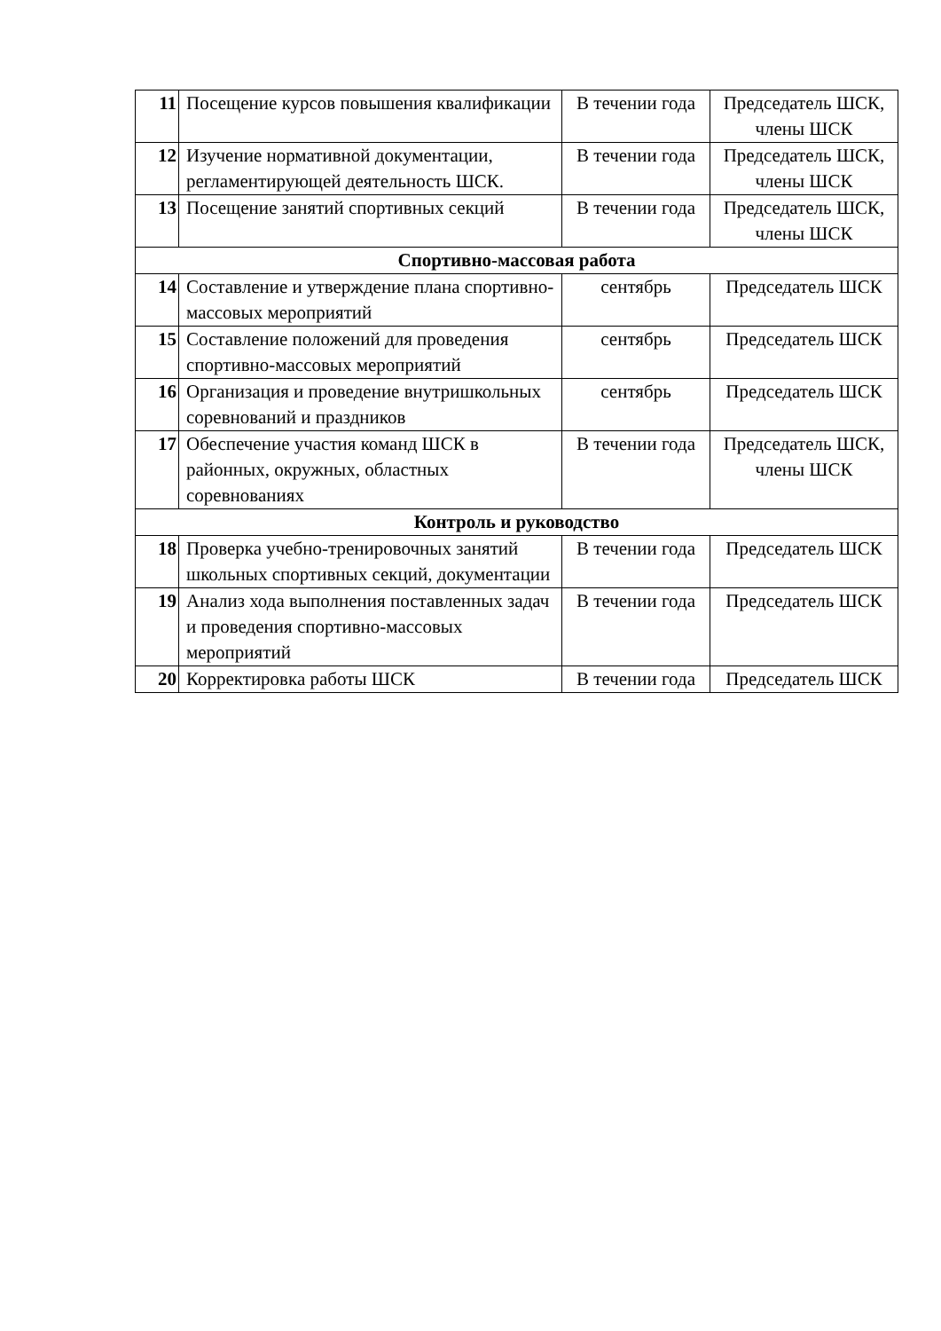| 11 | Посещение курсов повышения квалификации | В течении года | Председатель ШСК, члены ШСК |
| 12 | Изучение нормативной документации, регламентирующей деятельность ШСК. | В течении года | Председатель ШСК, члены ШСК |
| 13 | Посещение занятий спортивных секций | В течении года | Председатель ШСК, члены ШСК |
| Спортивно-массовая работа | | | |
| 14 | Составление и утверждение плана спортивно-массовых мероприятий | сентябрь | Председатель ШСК |
| 15 | Составление положений для проведения спортивно-массовых мероприятий | сентябрь | Председатель ШСК |
| 16 | Организация и проведение внутришкольных соревнований и праздников | сентябрь | Председатель ШСК |
| 17 | Обеспечение участия команд ШСК в районных, окружных, областных соревнованиях | В течении года | Председатель ШСК, члены ШСК |
| Контроль и руководство | | | |
| 18 | Проверка учебно-тренировочных занятий школьных спортивных секций, документации | В течении года | Председатель ШСК |
| 19 | Анализ хода выполнения поставленных задач и проведения спортивно-массовых мероприятий | В течении года | Председатель ШСК |
| 20 | Корректировка работы ШСК | В течении года | Председатель ШСК |